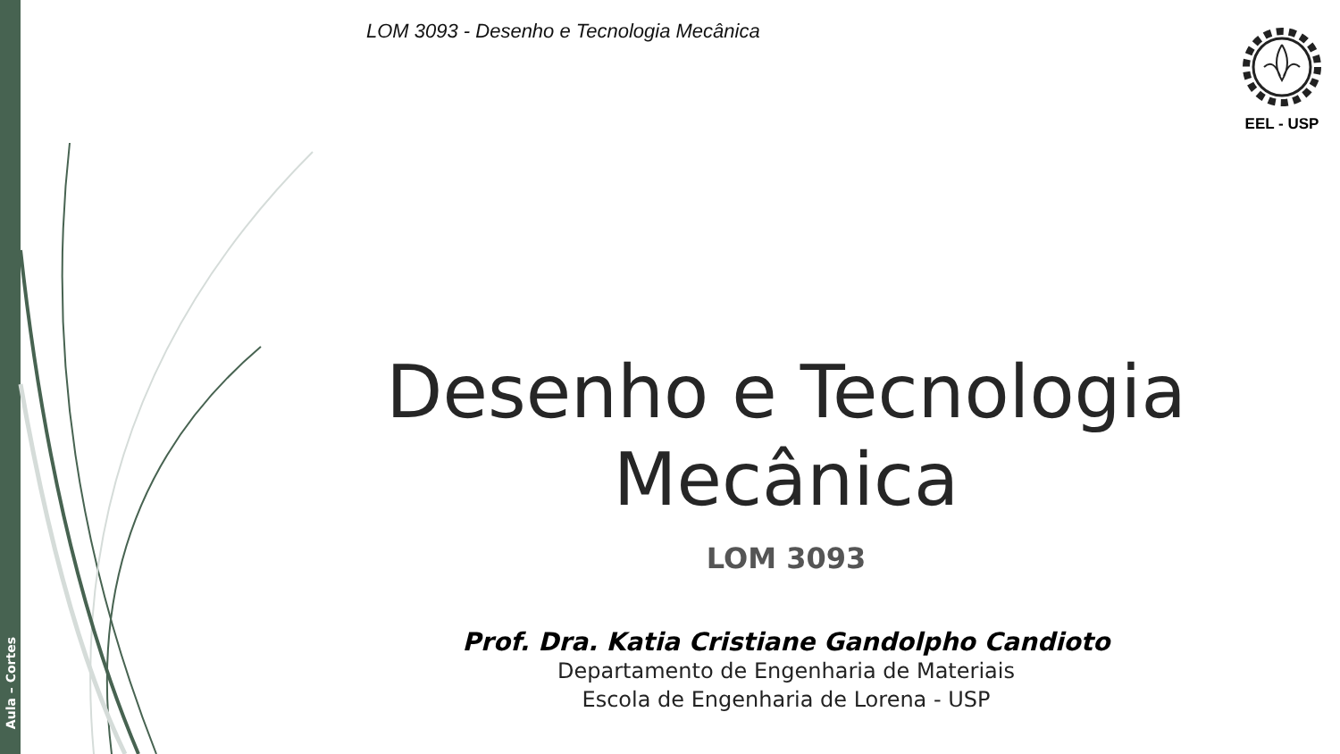Aula – Cortes
LOM 3093 - Desenho e Tecnologia Mecânica
EEL - USP
Desenho e Tecnologia
Mecânica
LOM 3093
Prof. Dra. Katia Cristiane Gandolpho Candioto
Departamento de Engenharia de Materiais
Escola de Engenharia de Lorena - USP